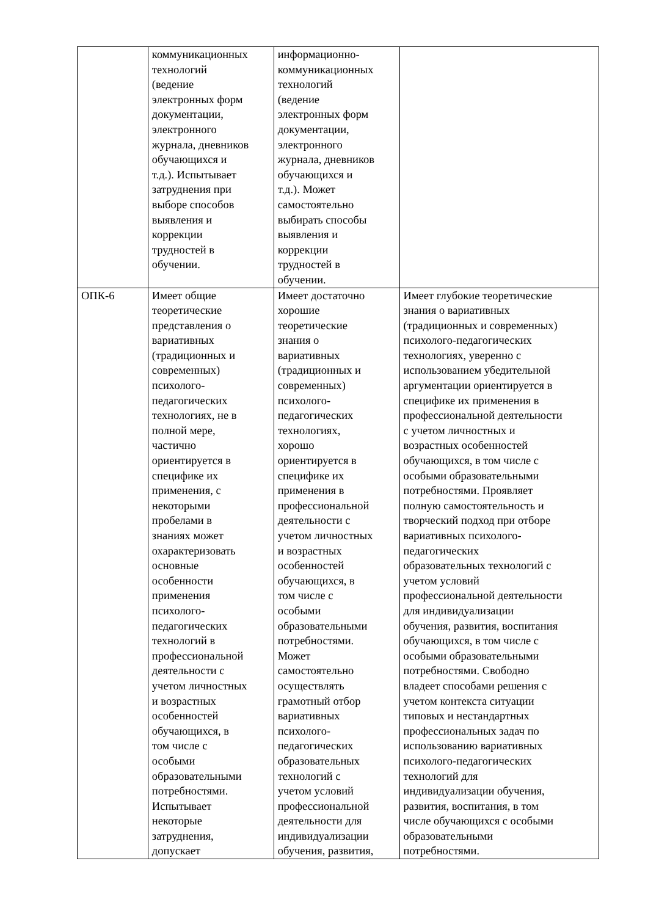| | коммуникационных технологий (ведение электронных форм документации, электронного журнала, дневников обучающихся и т.д.). Испытывает затруднения при выборе способов выявления и коррекции трудностей в обучении. | информационно- коммуникационных технологий (ведение электронных форм документации, электронного журнала, дневников обучающихся и т.д.). Может самостоятельно выбирать способы выявления и коррекции трудностей в обучении. | |
| ОПК-6 | Имеет общие теоретические представления о вариативных (традиционных и современных) психолого- педагогических технологиях, не в полной мере, частично ориентируется в специфике их применения, с некоторыми пробелами в знаниях может охарактеризовать основные особенности применения психолого- педагогических технологий в профессиональной деятельности с учетом личностных и возрастных особенностей обучающихся, в том числе с особыми образовательными потребностями. Испытывает некоторые затруднения, допускает | Имеет достаточно хорошие теоретические знания о вариативных (традиционных и современных) психолого- педагогических технологиях, хорошо ориентируется в специфике их применения в профессиональной деятельности с учетом личностных и возрастных особенностей обучающихся, в том числе с особыми образовательными потребностями. Может самостоятельно осуществлять грамотный отбор вариативных психолого- педагогических образовательных технологий с учетом условий профессиональной деятельности для индивидуализации обучения, развития, | Имеет глубокие теоретические знания о вариативных (традиционных и современных) психолого-педагогических технологиях, уверенно с использованием убедительной аргументации ориентируется в специфике их применения в профессиональной деятельности с учетом личностных и возрастных особенностей обучающихся, в том числе с особыми образовательными потребностями. Проявляет полную самостоятельность и творческий подход при отборе вариативных психолого- педагогических образовательных технологий с учетом условий профессиональной деятельности для индивидуализации обучения, развития, воспитания обучающихся, в том числе с особыми образовательными потребностями. Свободно владеет способами решения с учетом контекста ситуации типовых и нестандартных профессиональных задач по использованию вариативных психолого-педагогических технологий для индивидуализации обучения, развития, воспитания, в том числе обучающихся с особыми образовательными потребностями. |